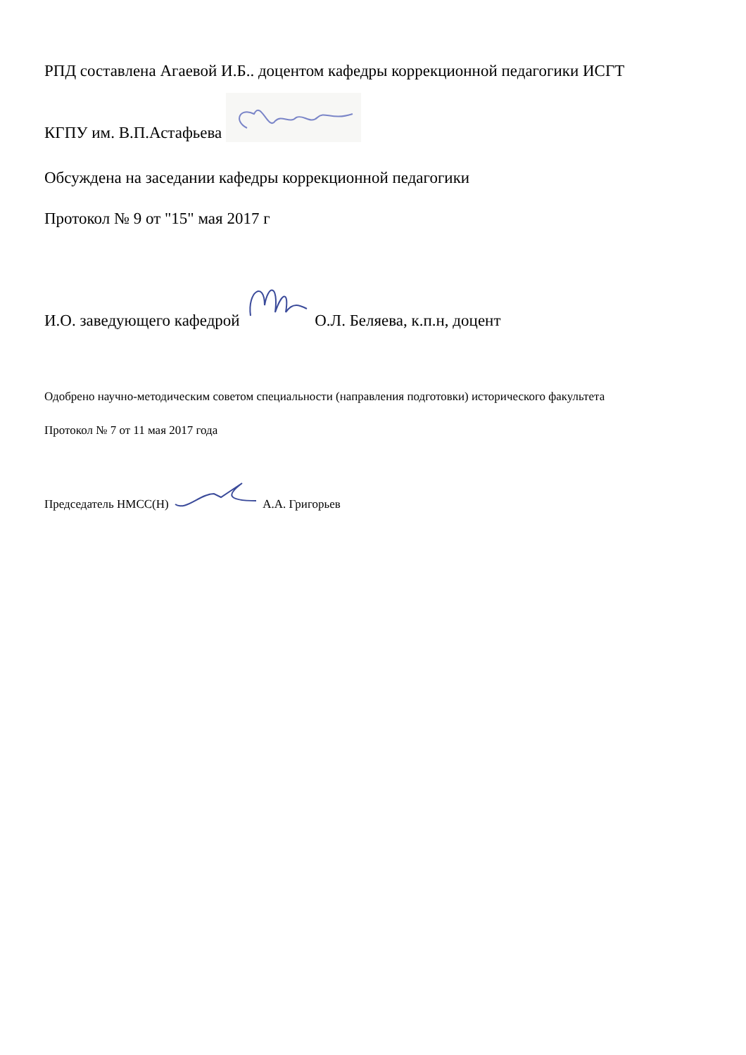РПД составлена Агаевой И.Б.. доцентом кафедры коррекционной педагогики ИСГТ
КГПУ им. В.П.Астафьева
Обсуждена на заседании кафедры коррекционной педагогики
Протокол № 9 от "15" мая 2017 г
И.О. заведующего кафедрой О.Л. Беляева, к.п.н, доцент
Одобрено научно-методическим советом специальности (направления подготовки) исторического факультета
Протокол № 7 от 11 мая 2017 года
Председатель НМСС(Н) А.А. Григорьев